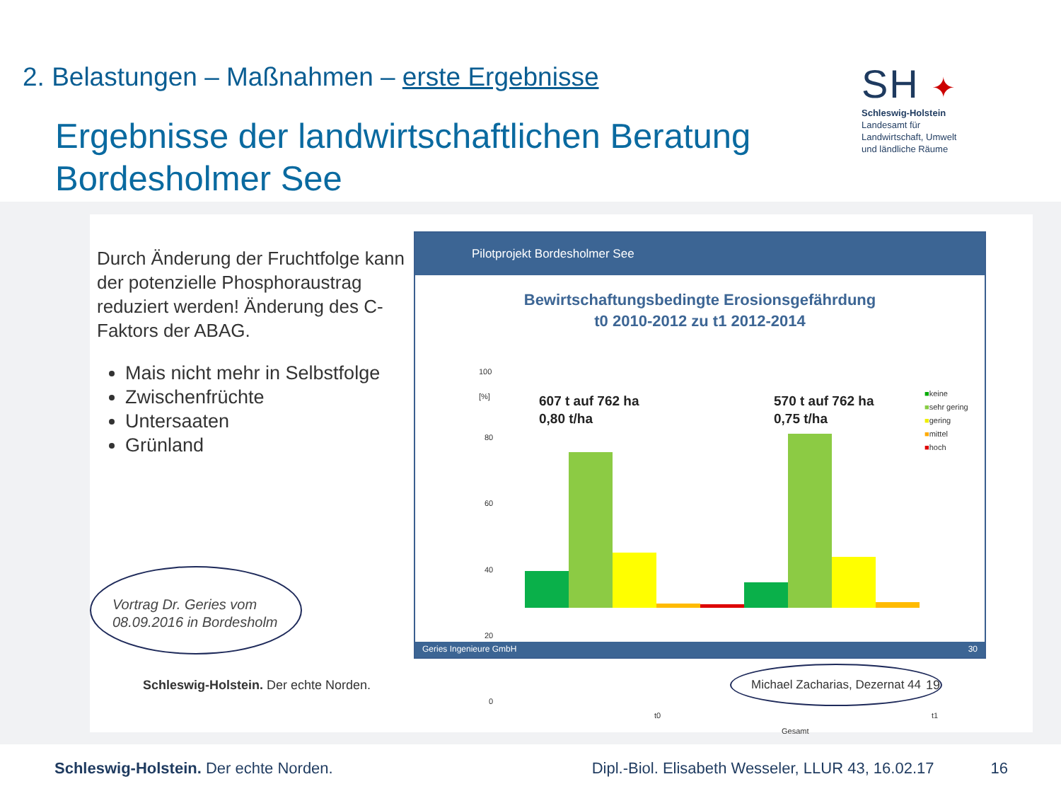2. Belastungen – Maßnahmen – erste Ergebnisse
Ergebnisse der landwirtschaftlichen Beratung
Bordesholmer See
SH ✦
Schleswig-Holstein
Landesamt für
Landwirtschaft, Umwelt
und ländliche Räume
Durch Änderung der Fruchtfolge kann der potenzielle Phosphoraustrag reduziert werden! Änderung des C-Faktors der ABAG.
Mais nicht mehr in Selbstfolge
Zwischenfrüchte
Untersaaten
Grünland
Vortrag Dr. Geries vom
08.09.2016 in Bordesholm
Pilotprojekt Bordesholmer See
Bewirtschaftungsbedingte Erosionsgefährdung
t0 2010-2012 zu t1 2012-2014
100
[%]
80
60
40
20
0
607 t auf 762 ha
0,80 t/ha
570 t auf 762 ha
0,75 t/ha
■keine
■sehr gering
■gering
■mittel
■hoch
t0 t1
Gesamt
Geries Ingenieure GmbH 30
Schleswig-Holstein. Der echte Norden.
Michael Zacharias, Dezernat 44
19
Schleswig-Holstein. Der echte Norden. Dipl.-Biol. Elisabeth Wesseler, LLUR 43, 16.02.17 16